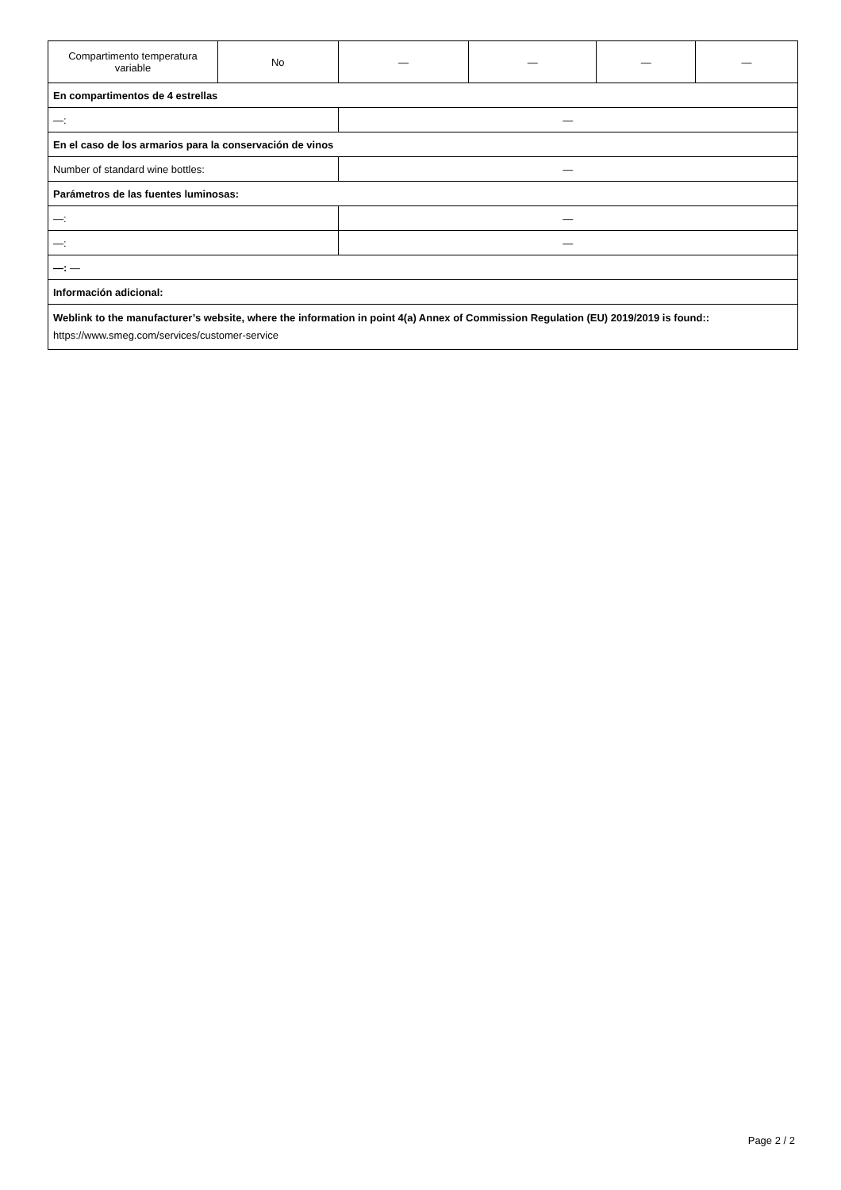| Compartimento temperatura variable | No | — | — | — | — |
| En compartimentos de 4 estrellas | | | | | |
| —: | | — | | | |
| En el caso de los armarios para la conservación de vinos | | | | | |
| Number of standard wine bottles: | | — | | | |
| Parámetros de las fuentes luminosas: | | | | | |
| —: | | — | | | |
| —: | | — | | | |
| —: — | | | | | |
| Información adicional: | | | | | |
| Weblink to the manufacturer’s website, where the information in point 4(a) Annex of Commission Regulation (EU) 2019/2019 is found:: https://www.smeg.com/services/customer-service | | | | | |
Page 2 / 2